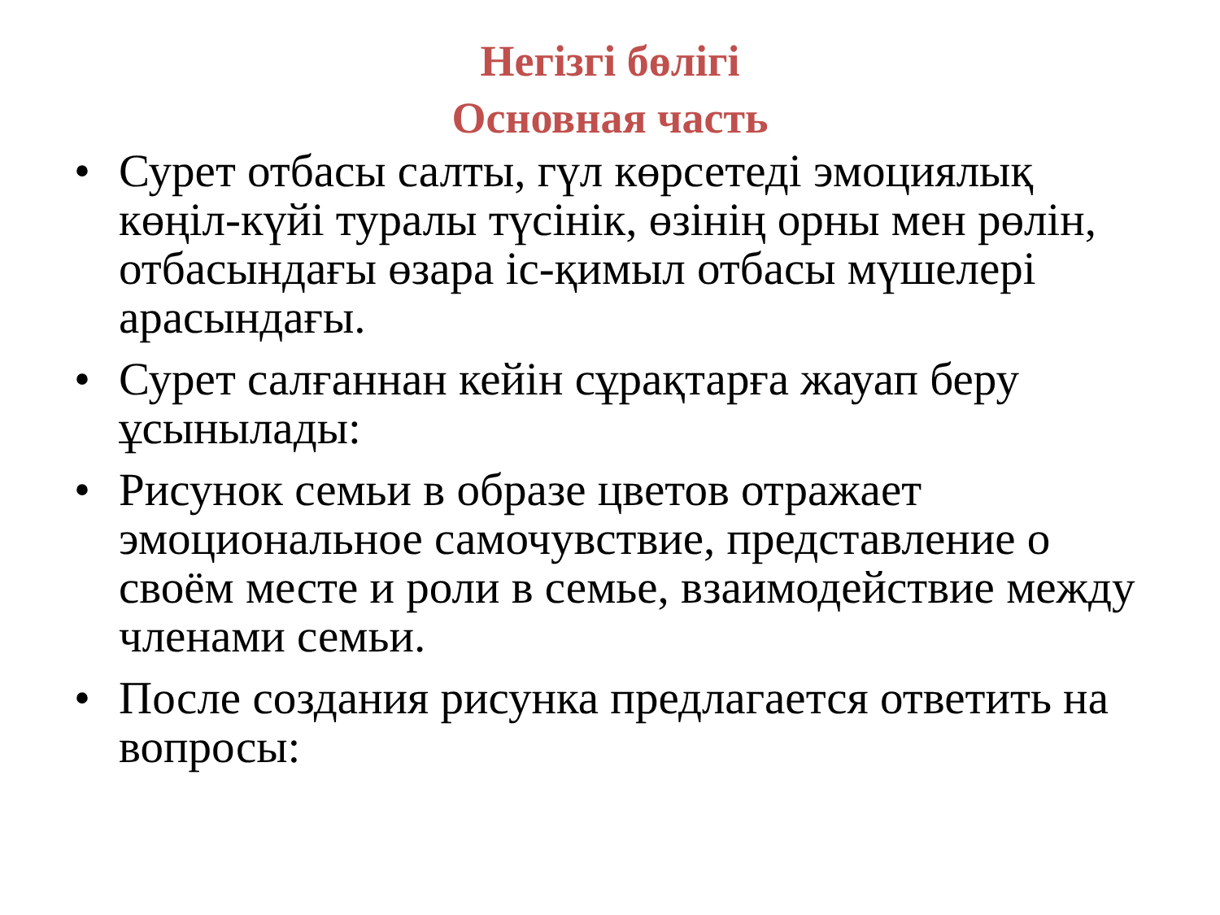Негізгі бөлігі
Основная часть
• Сурет отбасы салты, гүл көрсетеді эмоциялық көңіл-күйі туралы түсінік, өзінің орны мен рөлін, отбасындағы өзара іс-қимыл отбасы мүшелері арасындағы.
• Сурет салғаннан кейін сұрақтарға жауап беру ұсынылады:
• Рисунок семьи в образе цветов отражает эмоциональное самочувствие, представление о своём месте и роли в семье, взаимодействие между членами семьи.
• После создания рисунка предлагается ответить на вопросы: